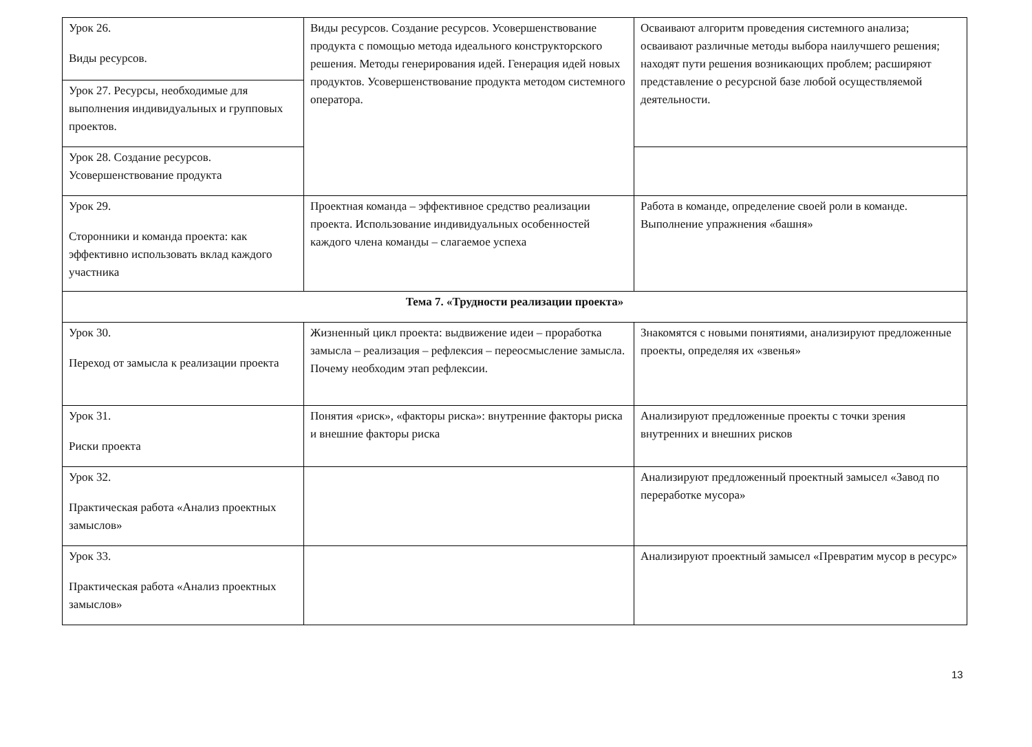| Урок 26. Виды ресурсов. | Виды ресурсов. Создание ресурсов. Усовершенствование продукта с помощью метода идеального конструкторского решения. Методы генерирования идей. Генерация идей новых продуктов. Усовершенствование продукта методом системного оператора. | Осваивают алгоритм проведения системного анализа; осваивают различные методы выбора наилучшего решения; находят пути решения возникающих проблем; расширяют представление о ресурсной базе любой осуществляемой деятельности. |
| Урок 27. Ресурсы, необходимые для выполнения индивидуальных и групповых проектов. | | |
| Урок 28. Создание ресурсов. Усовершенствование продукта | | |
| Урок 29. Сторонники и команда проекта: как эффективно использовать вклад каждого участника | Проектная команда – эффективное средство реализации проекта. Использование индивидуальных особенностей каждого члена команды – слагаемое успеха | Работа в команде, определение своей роли в команде. Выполнение упражнения «башня» |
| Тема 7. «Трудности реализации проекта» | | |
| Урок 30. Переход от замысла к реализации проекта | Жизненный цикл проекта: выдвижение идеи – проработка замысла – реализация – рефлексия – переосмысление замысла. Почему необходим этап рефлексии. | Знакомятся с новыми понятиями, анализируют предложенные проекты, определяя их «звенья» |
| Урок 31. Риски проекта | Понятия «риск», «факторы риска»: внутренние факторы риска и внешние факторы риска | Анализируют предложенные проекты с точки зрения внутренних и внешних рисков |
| Урок 32. Практическая работа «Анализ проектных замыслов» | | Анализируют предложенный проектный замысел «Завод по переработке мусора» |
| Урок 33. Практическая работа «Анализ проектных замыслов» | | Анализируют проектный замысел «Превратим мусор в ресурс» |
13